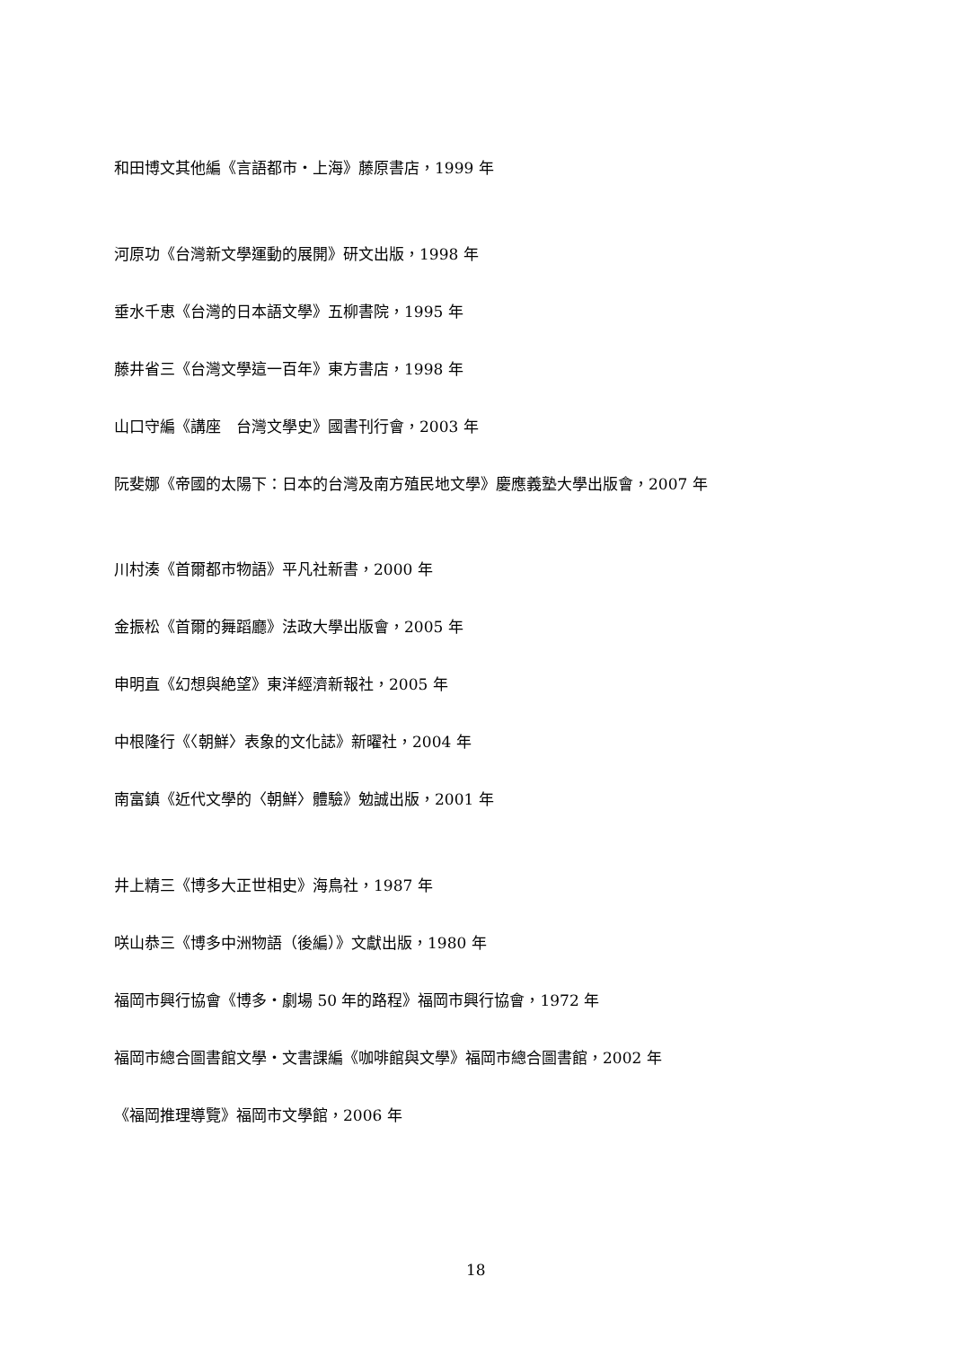和田博文其他編《言語都市‧上海》藤原書店，1999 年
河原功《台灣新文學運動的展開》研文出版，1998 年
垂水千恵《台灣的日本語文學》五柳書院，1995 年
藤井省三《台灣文學這一百年》東方書店，1998 年
山口守編《講座　台灣文學史》國書刊行會，2003 年
阮斐娜《帝國的太陽下：日本的台灣及南方殖民地文學》慶應義塾大學出版會，2007 年
川村湊《首爾都市物語》平凡社新書，2000 年
金振松《首爾的舞蹈廳》法政大學出版會，2005 年
申明直《幻想與絶望》東洋經濟新報社，2005 年
中根隆行《〈朝鮮〉表象的文化誌》新曜社，2004 年
南富鎮《近代文學的〈朝鮮〉體驗》勉誠出版，2001 年
井上精三《博多大正世相史》海鳥社，1987 年
咲山恭三《博多中洲物語（後編）》文獻出版，1980 年
福岡市興行協會《博多‧劇場 50 年的路程》福岡市興行協會，1972 年
福岡市總合圖書館文學‧文書課編《咖啡館與文學》福岡市總合圖書館，2002 年
《福岡推理導覽》福岡市文學館，2006 年
18